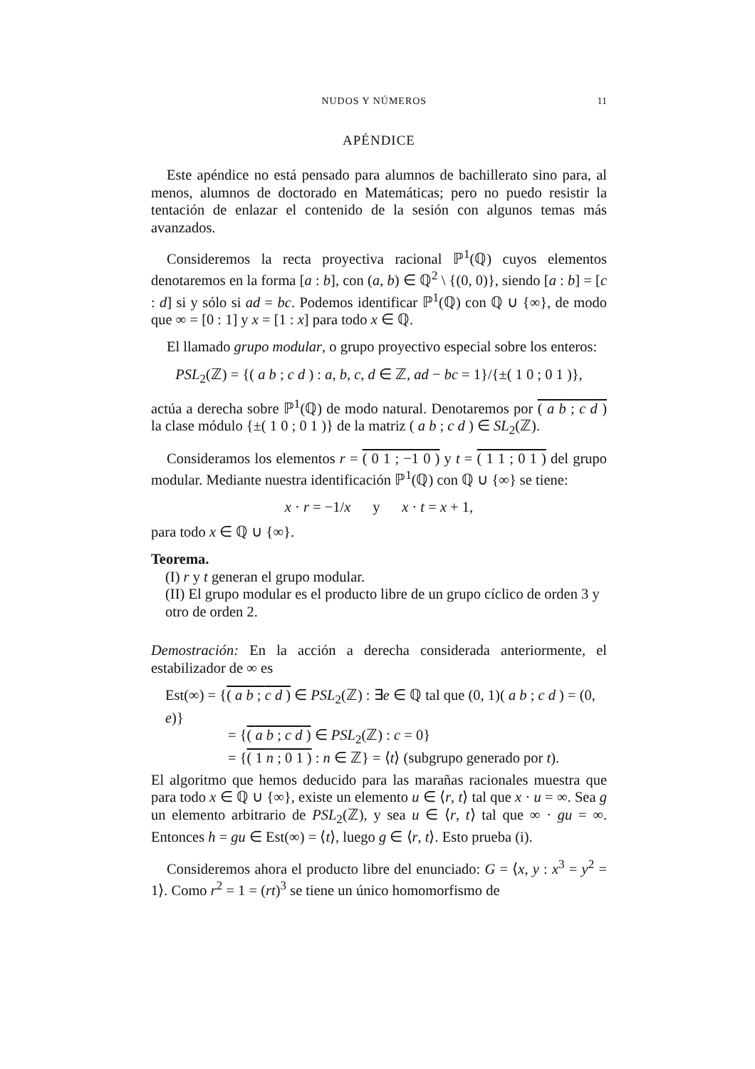NUDOS Y NÚMEROS 11
APÉNDICE
Este apéndice no está pensado para alumnos de bachillerato sino para, al menos, alumnos de doctorado en Matemáticas; pero no puedo resistir la tentación de enlazar el contenido de la sesión con algunos temas más avanzados.
Consideremos la recta proyectiva racional ℙ<sup>1</sup>(ℚ) cuyos elementos denotaremos en la forma [a : b], con (a, b) ∈ ℚ<sup>2</sup> \ {(0, 0)}, siendo [a : b] = [c : d] si y sólo si ad = bc. Podemos identificar ℙ<sup>1</sup>(ℚ) con ℚ ∪ {∞}, de modo que ∞ = [0 : 1] y x = [1 : x] para todo x ∈ ℚ.
El llamado grupo modular, o grupo proyectivo especial sobre los enteros:
PSL<sub>2</sub>(ℤ) = {( a b ; c d ) : a, b, c, d ∈ ℤ, ad − bc = 1}/{±( 1 0 ; 0 1 )},
actúa a derecha sobre ℙ<sup>1</sup>(ℚ) de modo natural. Denotaremos por ( a b ; c d ) la clase módulo {±( 1 0 ; 0 1 )} de la matriz ( a b ; c d ) ∈ SL<sub>2</sub>(ℤ).
Consideramos los elementos r = ( 0 1 ; −1 0 ) y t = ( 1 1 ; 0 1 ) del grupo modular. Mediante nuestra identificación ℙ<sup>1</sup>(ℚ) con ℚ ∪ {∞} se tiene:
x · r = −1/x y x · t = x + 1,
para todo x ∈ ℚ ∪ {∞}.
Teorema.
(I) r y t generan el grupo modular.
(II) El grupo modular es el producto libre de un grupo cíclico de orden 3 y otro de orden 2.
Demostración: En la acción a derecha considerada anteriormente, el estabilizador de ∞ es
Est(∞) = {( a b ; c d ) ∈ PSL<sub>2</sub>(ℤ) : ∃e ∈ ℚ tal que (0, 1)( a b ; c d ) = (0, e)}
= {( a b ; c d ) ∈ PSL<sub>2</sub>(ℤ) : c = 0}
= {( 1 n ; 0 1 ) : n ∈ ℤ} = ⟨t⟩ (subgrupo generado por t).
El algoritmo que hemos deducido para las marañas racionales muestra que para todo x ∈ ℚ ∪ {∞}, existe un elemento u ∈ ⟨r, t⟩ tal que x · u = ∞. Sea g un elemento arbitrario de PSL<sub>2</sub>(ℤ), y sea u ∈ ⟨r, t⟩ tal que ∞ · gu = ∞. Entonces h = gu ∈ Est(∞) = ⟨t⟩, luego g ∈ ⟨r, t⟩. Esto prueba (i).
Consideremos ahora el producto libre del enunciado: G = ⟨x, y : x<sup>3</sup> = y<sup>2</sup> = 1⟩. Como r<sup>2</sup> = 1 = (rt)<sup>3</sup> se tiene un único homomorfismo de